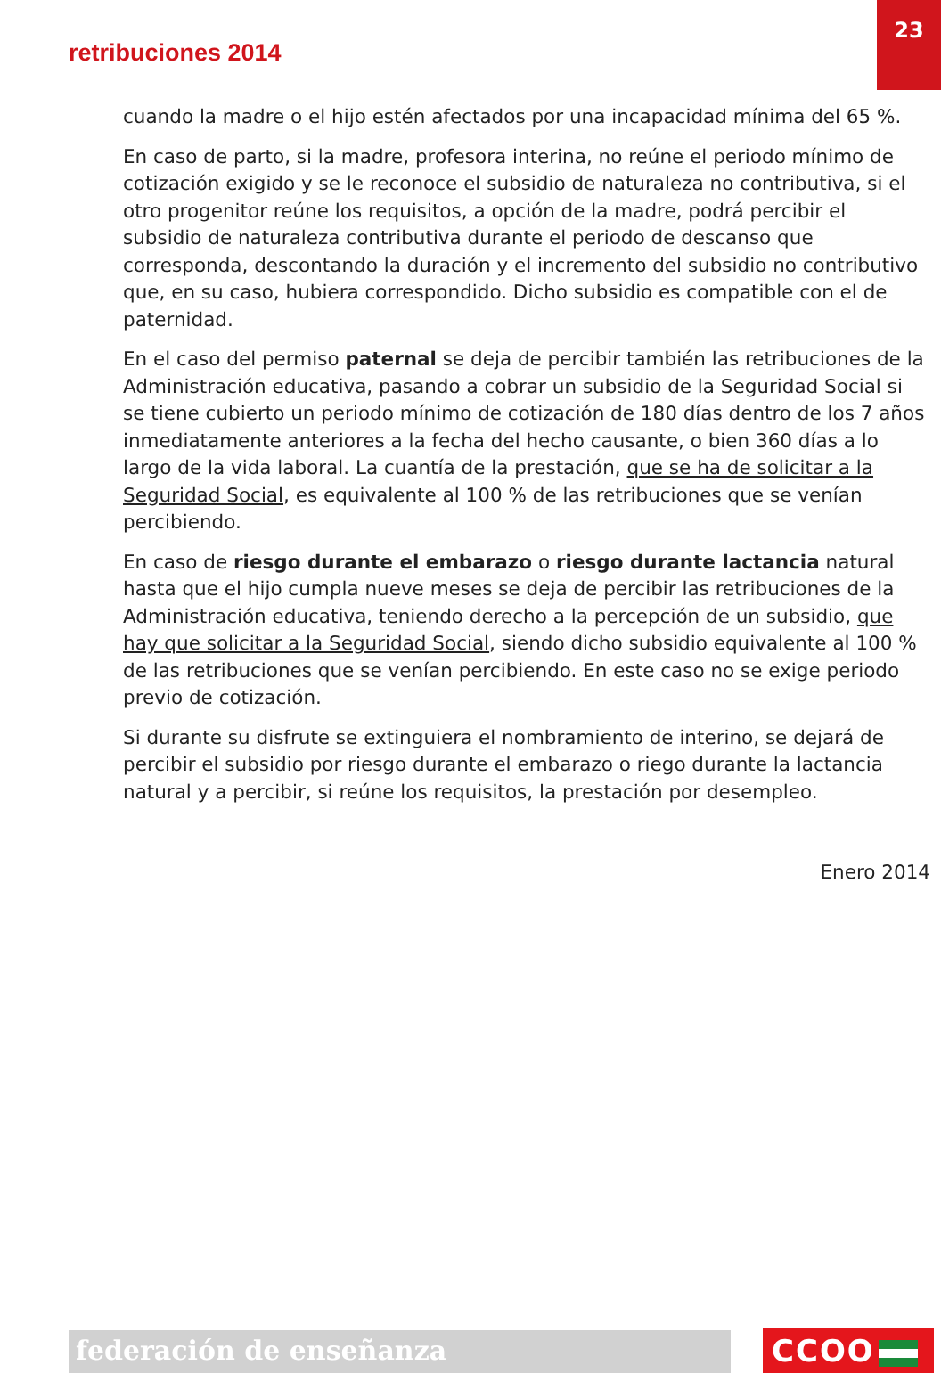23
retribuciones 2014
cuando la madre o el hijo estén afectados por una incapacidad mínima del 65 %.
En caso de parto, si la madre, profesora interina, no reúne el periodo mínimo de cotización exigido y se le reconoce el subsidio de naturaleza no contributiva, si el otro progenitor reúne los requisitos, a opción de la madre, podrá percibir el subsidio de naturaleza contributiva durante el periodo de descanso que corresponda, descontando la duración y el incremento del subsidio no contributivo que, en su caso, hubiera correspondido. Dicho subsidio es compatible con el de paternidad.
En el caso del permiso paternal se deja de percibir también las retribuciones de la Administración educativa, pasando a cobrar un subsidio de la Seguridad Social si se tiene cubierto un periodo mínimo de cotización de 180 días dentro de los 7 años inmediatamente anteriores a la fecha del hecho causante, o bien 360 días a lo largo de la vida laboral. La cuantía de la prestación, que se ha de solicitar a la Seguridad Social, es equivalente al 100 % de las retribuciones que se venían percibiendo.
En caso de riesgo durante el embarazo o riesgo durante lactancia natural hasta que el hijo cumpla nueve meses se deja de percibir las retribuciones de la Administración educativa, teniendo derecho a la percepción de un subsidio, que hay que solicitar a la Seguridad Social, siendo dicho subsidio equivalente al 100 % de las retribuciones que se venían percibiendo. En este caso no se exige periodo previo de cotización.
Si durante su disfrute se extinguiera el nombramiento de interino, se dejará de percibir el subsidio por riesgo durante el embarazo o riego durante la lactancia natural y a percibir, si reúne los requisitos, la prestación por desempleo.
Enero 2014
federación de enseñanza CCOO